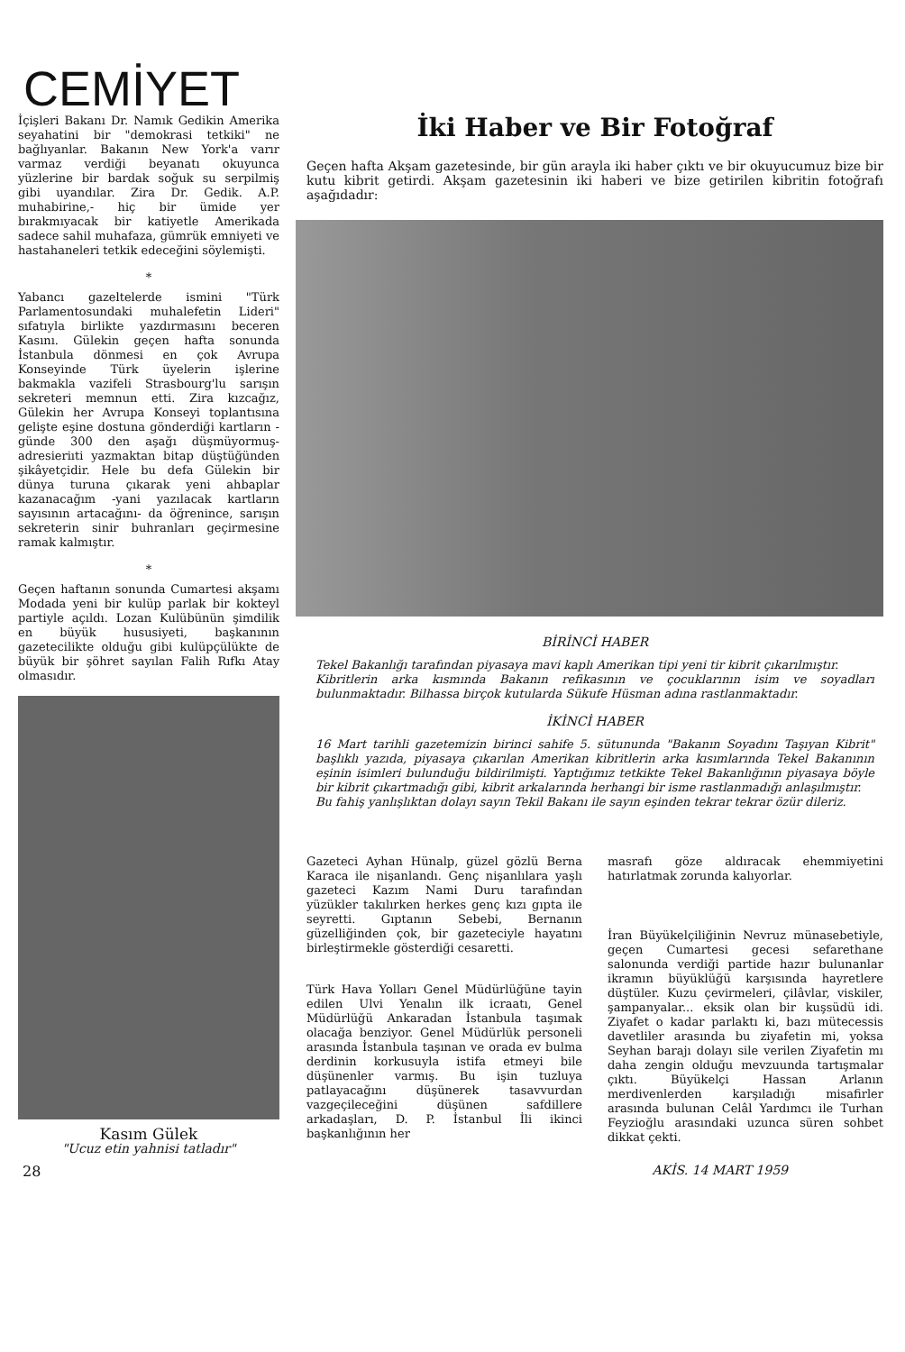CEMİYET
İçişleri Bakanı Dr. Namık Gedikin Amerika seyahatini bir "demokrasi tetkiki" ne bağlıyanlar. Bakanın New York'a varır varmaz verdiği beyanatı okuyunca yüzlerine bir bardak soğuk su serpilmiş gibi uyandılar. Zira Dr. Gedik. A.P. muhabirine,- hiç bir ümide yer bırakmıyacak bir katiyetle Amerikada sadece sahil muhafaza, gümrük emniyeti ve hastahaneleri tetkik edeceğini söylemişti.
*
Yabancı gazeltelerde ismini "Türk Parlamentosundaki muhalefetin Lideri" sıfatıyla birlikte yazdırmasını beceren Kasını. Gülekin geçen hafta sonunda İstanbula dönmesi en çok Avrupa Konseyinde Türk üyelerin işlerine bakmakla vazifeli Strasbourg'lu sarışın sekreteri memnun etti. Zira kızcağız, Gülekin her Avrupa Konseyi toplantısına gelişte eşine dostuna gönderdiği kartların -günde 300 den aşağı düşmüyormuş- adresieriıti yazmaktan bitap düştüğünden şikâyetçidir. Hele bu defa Gülekin bir dünya turuna çıkarak yeni ahbaplar kazanacağım -yani yazılacak kartların sayısının artacağını- da öğrenince, sarışın sekreterin sinir buhranları geçirmesine ramak kalmıştır.
*
Geçen haftanın sonunda Cumartesi akşamı Modada yeni bir kulüp parlak bir kokteyl partiyle açıldı. Lozan Kulübünün şimdilik en büyük hususiyeti, başkanının gazetecilikte olduğu gibi kulüpçülükte de büyük bir şöhret sayılan Falih Rıfkı Atay olmasıdır.
Kasım Gülek
"Ucuz etin yahnisi tatladır"
İki Haber ve Bir Fotoğraf
Geçen hafta Akşam gazetesinde, bir gün arayla iki haber çıktı ve bir okuyucumuz bize bir kutu kibrit getirdi. Akşam gazetesinin iki haberi ve bize getirilen kibritin fotoğrafı aşağıdadır:
BİRİNCİ HABER
Tekel Bakanlığı tarafından piyasaya mavi kaplı Amerikan tipi yeni tir kibrit çıkarılmıştır.
Kibritlerin arka kısmında Bakanın refikasının ve çocuklarının isim ve soyadları bulunmaktadır. Bilhassa birçok kutularda Sükufe Hüsman adına rastlanmaktadır.
İKİNCİ HABER
16 Mart tarihli gazetemizin birinci sahife 5. sütununda "Bakanın Soyadını Taşıyan Kibrit" başlıklı yazıda, piyasaya çıkarılan Amerikan kibritlerin arka kısımlarında Tekel Bakanının eşinin isimleri bulunduğu bildirilmişti. Yaptığımız tetkikte Tekel Bakanlığının piyasaya böyle bir kibrit çıkartmadığı gibi, kibrit arkalarında herhangi bir isme rastlanmadığı anlaşılmıştır.
Bu fahiş yanlışlıktan dolayı sayın Tekil Bakanı ile sayın eşinden tekrar tekrar özür dileriz.
Gazeteci Ayhan Hünalp, güzel gözlü Berna Karaca ile nişanlandı. Genç nişanlılara yaşlı gazeteci Kazım Nami Duru tarafından yüzükler takılırken herkes genç kızı gıpta ile seyretti. Gıptanın Sebebi, Bernanın güzelliğinden çok, bir gazeteciyle hayatını birleştirmekle gösterdiği cesaretti.
Türk Hava Yolları Genel Müdürlüğüne tayin edilen Ulvi Yenalın ilk icraatı, Genel Müdürlüğü Ankaradan İstanbula taşımak olacağa benziyor. Genel Müdürlük personeli arasında İstanbula taşınan ve orada ev bulma derdinin korkusuyla istifa etmeyi bile düşünenler varmış. Bu işin tuzluya patlayacağını düşünerek tasavvurdan vazgeçileceğini düşünen safdillere arkadaşları, D. P. İstanbul İli ikinci başkanlığının her
masrafı göze aldıracak ehemmiyetini hatırlatmak zorunda kalıyorlar.
İran Büyükelçiliğinin Nevruz münasebetiyle, geçen Cumartesi gecesi sefarethane salonunda verdiği partide hazır bulunanlar ikramın büyüklüğü karşısında hayretlere düştüler. Kuzu çevirmeleri, çilâvlar, viskiler, şampanyalar... eksik olan bir kuşsüdü idi. Ziyafet o kadar parlaktı ki, bazı mütecessis davetliler arasında bu ziyafetin mi, yoksa Seyhan barajı dolayı sile verilen Ziyafetin mı daha zengin olduğu mevzuunda tartışmalar çıktı. Büyükelçi Hassan Arlanın merdivenlerden karşıladığı misafirler arasında bulunan Celâl Yardımcı ile Turhan Feyzioğlu arasındaki uzunca süren sohbet dikkat çekti.
28 AKİS. 14 MART 1959